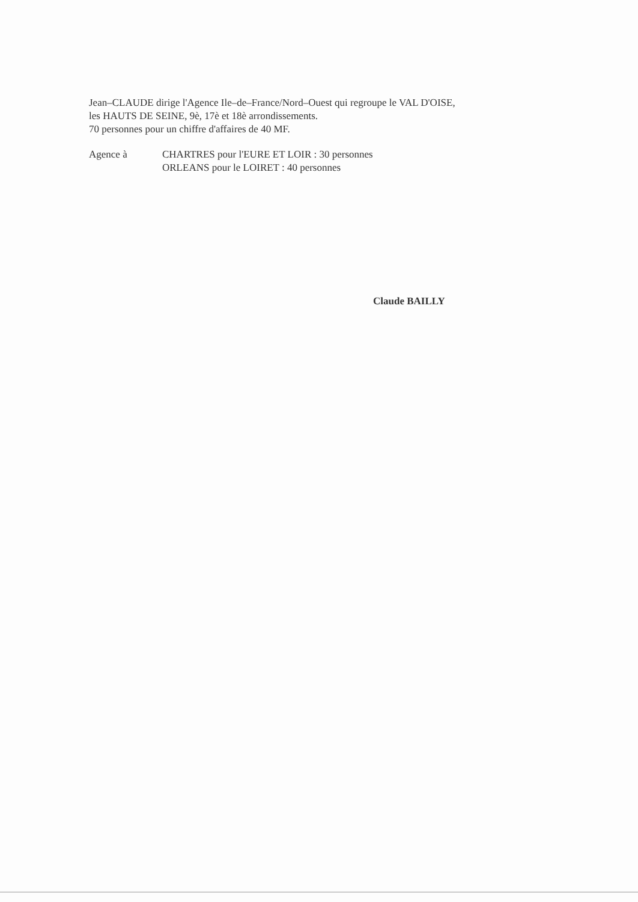Jean–CLAUDE dirige l'Agence Ile–de–France/Nord–Ouest qui regroupe le VAL D'OISE,
les HAUTS DE SEINE, 9è, 17è et 18è arrondissements.
70 personnes pour un chiffre d'affaires de 40 MF.
Agence à CHARTRES pour l'EURE ET LOIR : 30 personnes
ORLEANS pour le LOIRET : 40 personnes
Claude BAILLY